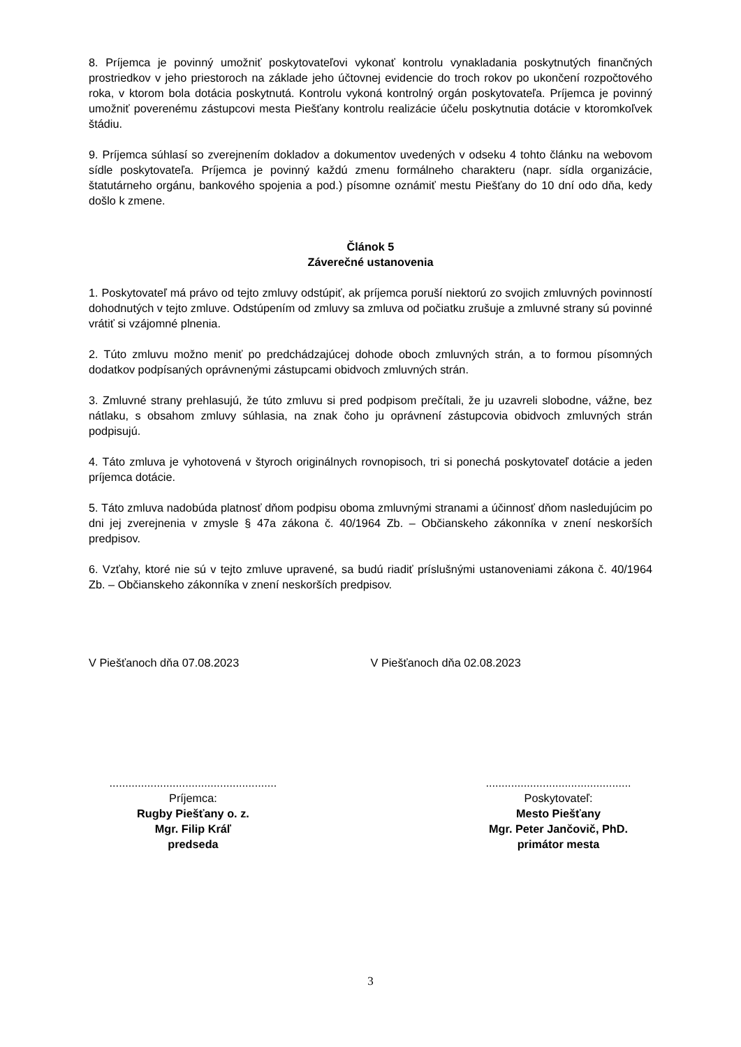8. Príjemca je povinný umožniť poskytovateľovi vykonať kontrolu vynakladania poskytnutých finančných prostriedkov v jeho priestoroch na základe jeho účtovnej evidencie do troch rokov po ukončení rozpočtového roka, v ktorom bola dotácia poskytnutá. Kontrolu vykoná kontrolný orgán poskytovateľa. Príjemca je povinný umožniť poverenému zástupcovi mesta Piešťany kontrolu realizácie účelu poskytnutia dotácie v ktoromkoľvek štádiu.
9. Príjemca súhlasí so zverejnením dokladov a dokumentov uvedených v odseku 4 tohto článku na webovom sídle poskytovateľa. Príjemca je povinný každú zmenu formálneho charakteru (napr. sídla organizácie, štatutárneho orgánu, bankového spojenia a pod.) písomne oznámiť mestu Piešťany do 10 dní odo dňa, kedy došlo k zmene.
Článok 5
Záverečné ustanovenia
1. Poskytovateľ má právo od tejto zmluvy odstúpiť, ak príjemca poruší niektorú zo svojich zmluvných povinností dohodnutých v tejto zmluve. Odstúpením od zmluvy sa zmluva od počiatku zrušuje a zmluvné strany sú povinné vrátiť si vzájomné plnenia.
2. Túto zmluvu možno meniť po predchádzajúcej dohode oboch zmluvných strán, a to formou písomných dodatkov podpísaných oprávnenými zástupcami obidvoch zmluvných strán.
3. Zmluvné strany prehlasujú, že túto zmluvu si pred podpisom prečítali, že ju uzavreli slobodne, vážne, bez nátlaku, s obsahom zmluvy súhlasia, na znak čoho ju oprávnení zástupcovia obidvoch zmluvných strán podpisujú.
4. Táto zmluva je vyhotovená v štyroch originálnych rovnopisoch, tri si ponechá poskytovateľ dotácie a jeden príjemca dotácie.
5. Táto zmluva nadobúda platnosť dňom podpisu oboma zmluvnými stranami a účinnosť dňom nasledujúcim po dni jej zverejnenia v zmysle § 47a zákona č. 40/1964 Zb. – Občianskeho zákonníka v znení neskorších predpisov.
6. Vzťahy, ktoré nie sú v tejto zmluve upravené, sa budú riadiť príslušnými ustanoveniami zákona č. 40/1964 Zb. – Občianskeho zákonníka v znení neskorších predpisov.
V Piešťanoch dňa 07.08.2023 V Piešťanoch dňa 02.08.2023
.....................................................
Príjemca:
Rugby Piešťany o. z.
Mgr. Filip Kráľ
predseda
..............................................
Poskytovateľ:
Mesto Piešťany
Mgr. Peter Jančovič, PhD.
primátor mesta
3